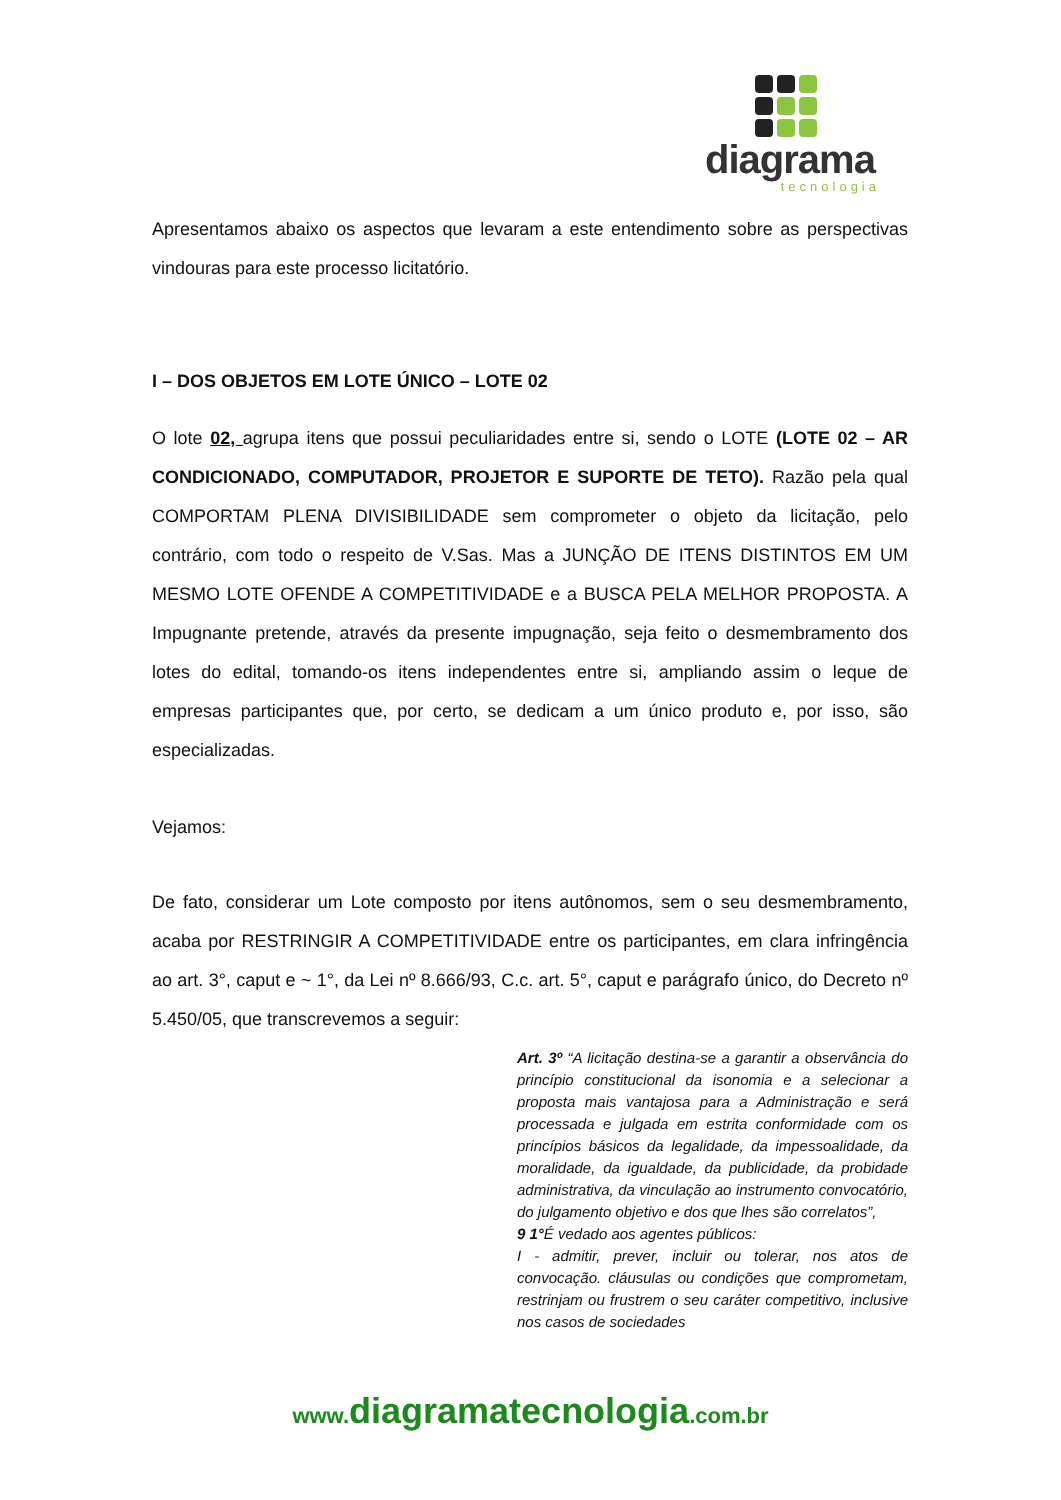diagrama
tecnologia
Apresentamos abaixo os aspectos que levaram a este entendimento sobre as perspectivas vindouras para este processo licitatório.
I – DOS OBJETOS EM LOTE ÚNICO – LOTE 02
O lote 02, agrupa itens que possui peculiaridades entre si, sendo o LOTE (LOTE 02 – AR CONDICIONADO, COMPUTADOR, PROJETOR E SUPORTE DE TETO). Razão pela qual COMPORTAM PLENA DIVISIBILIDADE sem comprometer o objeto da licitação, pelo contrário, com todo o respeito de V.Sas. Mas a JUNÇÃO DE ITENS DISTINTOS EM UM MESMO LOTE OFENDE A COMPETITIVIDADE e a BUSCA PELA MELHOR PROPOSTA. A Impugnante pretende, através da presente impugnação, seja feito o desmembramento dos lotes do edital, tomando-os itens independentes entre si, ampliando assim o leque de empresas participantes que, por certo, se dedicam a um único produto e, por isso, são especializadas.
Vejamos:
De fato, considerar um Lote composto por itens autônomos, sem o seu desmembramento, acaba por RESTRINGIR A COMPETITIVIDADE entre os participantes, em clara infringência ao art. 3°, caput e ~ 1°, da Lei nº 8.666/93, C.c. art. 5°, caput e parágrafo único, do Decreto nº 5.450/05, que transcrevemos a seguir:
Art. 3º “A licitação destina-se a garantir a observância do princípio constitucional da isonomia e a selecionar a proposta mais vantajosa para a Administração e será processada e julgada em estrita conformidade com os princípios básicos da legalidade, da impessoalidade, da moralidade, da igualdade, da publicidade, da probidade administrativa, da vinculação ao instrumento convocatório, do julgamento objetivo e dos que lhes são correlatos”,
9 1°É vedado aos agentes públicos:
I - admitir, prever, incluir ou tolerar, nos atos de convocação. cláusulas ou condições que comprometam, restrinjam ou frustrem o seu caráter competitivo, inclusive nos casos de sociedades
www.diagramatecnologia.com.br